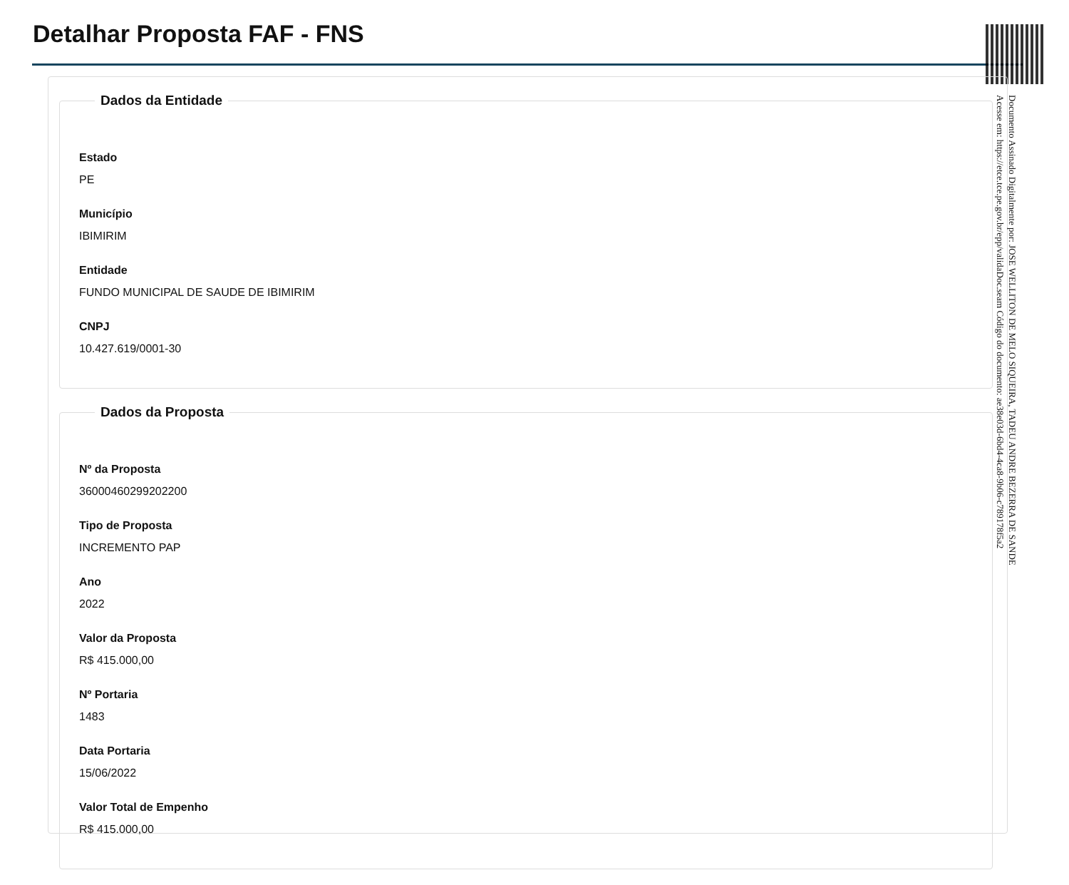Detalhar Proposta FAF - FNS
Dados da Entidade
Estado
PE
Município
IBIMIRIM
Entidade
FUNDO MUNICIPAL DE SAUDE DE IBIMIRIM
CNPJ
10.427.619/0001-30
Dados da Proposta
Nº da Proposta
36000460299202200
Tipo de Proposta
INCREMENTO PAP
Ano
2022
Valor da Proposta
R$ 415.000,00
Nº Portaria
1483
Data Portaria
15/06/2022
Valor Total de Empenho
R$ 415.000,00
Documento Assinado Digitalmente por: JOSE WELLITON DE MELO SIQUEIRA, TADEU ANDRE BEZERRA DE SANDE
Acesse em: https://etce.tce.pe.gov.br/epp/validaDoc.seam Código do documento: ae38e03d-6bd4-4ca8-9b06-c789178f5a2